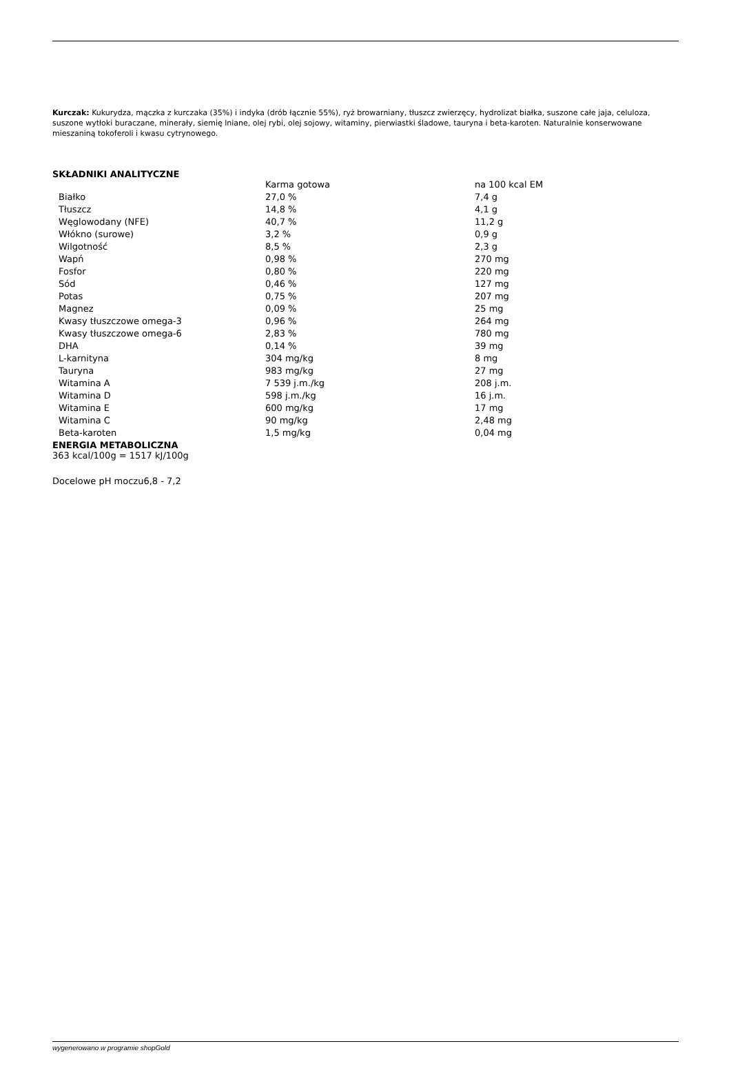Kurczak: Kukurydza, mączka z kurczaka (35%) i indyka (drób łącznie 55%), ryż browarniany, tłuszcz zwierzęcy, hydrolizat białka, suszone całe jaja, celuloza, suszone wytłoki buraczane, minerały, siemię lniane, olej rybi, olej sojowy, witaminy, pierwiastki śladowe, tauryna i beta-karoten. Naturalnie konserwowane mieszaniną tokoferoli i kwasu cytrynowego.
SKŁADNIKI ANALITYCZNE
| | Karma gotowa | na 100 kcal EM |
| Białko | 27,0 % | 7,4 g |
| Tłuszcz | 14,8 % | 4,1 g |
| Węglowodany (NFE) | 40,7 % | 11,2 g |
| Włókno (surowe) | 3,2 % | 0,9 g |
| Wilgotność | 8,5 % | 2,3 g |
| Wapń | 0,98 % | 270 mg |
| Fosfor | 0,80 % | 220 mg |
| Sód | 0,46 % | 127 mg |
| Potas | 0,75 % | 207 mg |
| Magnez | 0,09 % | 25 mg |
| Kwasy tłuszczowe omega-3 | 0,96 % | 264 mg |
| Kwasy tłuszczowe omega-6 | 2,83 % | 780 mg |
| DHA | 0,14 % | 39 mg |
| L-karnityna | 304 mg/kg | 8 mg |
| Tauryna | 983 mg/kg | 27 mg |
| Witamina A | 7 539 j.m./kg | 208 j.m. |
| Witamina D | 598 j.m./kg | 16 j.m. |
| Witamina E | 600 mg/kg | 17 mg |
| Witamina C | 90 mg/kg | 2,48 mg |
| Beta-karoten | 1,5 mg/kg | 0,04 mg |
ENERGIA METABOLICZNA
363 kcal/100g = 1517 kJ/100g
Docelowe pH moczu6,8 - 7,2
wygenerowano w programie shopGold